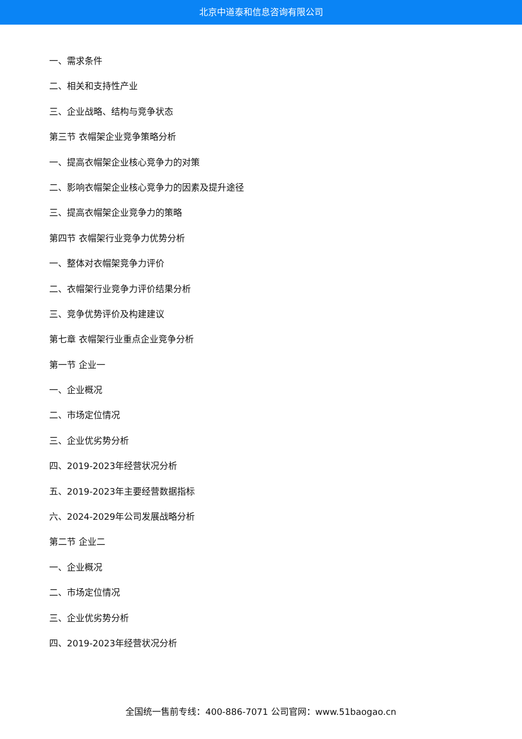北京中道泰和信息咨询有限公司
一、需求条件
二、相关和支持性产业
三、企业战略、结构与竞争状态
第三节 衣帽架企业竞争策略分析
一、提高衣帽架企业核心竞争力的对策
二、影响衣帽架企业核心竞争力的因素及提升途径
三、提高衣帽架企业竞争力的策略
第四节 衣帽架行业竞争力优势分析
一、整体对衣帽架竞争力评价
二、衣帽架行业竞争力评价结果分析
三、竞争优势评价及构建建议
第七章 衣帽架行业重点企业竞争分析
第一节 企业一
一、企业概况
二、市场定位情况
三、企业优劣势分析
四、2019-2023年经营状况分析
五、2019-2023年主要经营数据指标
六、2024-2029年公司发展战略分析
第二节 企业二
一、企业概况
二、市场定位情况
三、企业优劣势分析
四、2019-2023年经营状况分析
全国统一售前专线：400-886-7071 公司官网：www.51baogao.cn